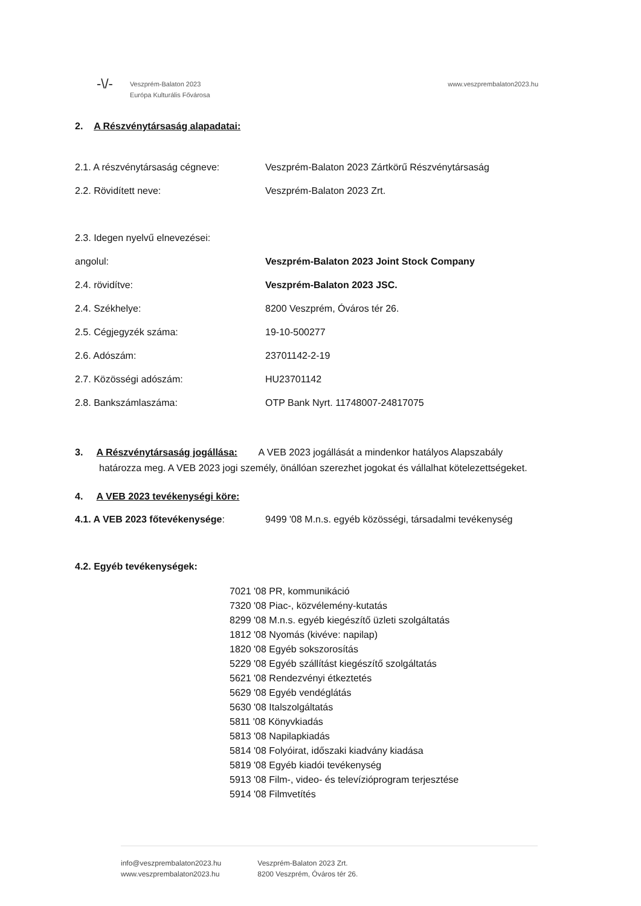-\/-
Veszprém-Balaton 2023
Európa Kulturális Fővárosa
www.veszprembalaton2023.hu
2. A Részvénytársaság alapadatai:
2.1. A részvénytársaság cégneve: Veszprém-Balaton 2023 Zártkörű Részvénytársaság
2.2. Rövidített neve: Veszprém-Balaton 2023 Zrt.
2.3. Idegen nyelvű elnevezései:
angolul: Veszprém-Balaton 2023 Joint Stock Company
2.4. rövidítve: Veszprém-Balaton 2023 JSC.
2.4. Székhelye: 8200 Veszprém, Óváros tér 26.
2.5. Cégjegyzék száma: 19-10-500277
2.6. Adószám: 23701142-2-19
2.7. Közösségi adószám: HU23701142
2.8. Bankszámlaszáma: OTP Bank Nyrt. 11748007-24817075
3. A Részvénytársaság jogállása: A VEB 2023 jogállását a mindenkor hatályos Alapszabály határozza meg. A VEB 2023 jogi személy, önállóan szerezhet jogokat és vállalhat kötelezettségeket.
4. A VEB 2023 tevékenységi köre:
4.1. A VEB 2023 főtevékenysége: 9499 '08 M.n.s. egyéb közösségi, társadalmi tevékenység
4.2. Egyéb tevékenységek:
7021 '08 PR, kommunikáció
7320 '08 Piac-, közvélemény-kutatás
8299 '08 M.n.s. egyéb kiegészítő üzleti szolgáltatás
1812 '08 Nyomás (kivéve: napilap)
1820 '08 Egyéb sokszorosítás
5229 '08 Egyéb szállítást kiegészítő szolgáltatás
5621 '08 Rendezvényi étkeztetés
5629 '08 Egyéb vendéglátás
5630 '08 Italszolgáltatás
5811 '08 Könyvkiadás
5813 '08 Napilapkiadás
5814 '08 Folyóirat, időszaki kiadvány kiadása
5819 '08 Egyéb kiadói tevékenység
5913 '08 Film-, video- és televízióprogram terjesztése
5914 '08 Filmvetítés
info@veszprembalaton2023.hu
www.veszprembalaton2023.hu
Veszprém-Balaton 2023 Zrt.
8200 Veszprém, Óváros tér 26.